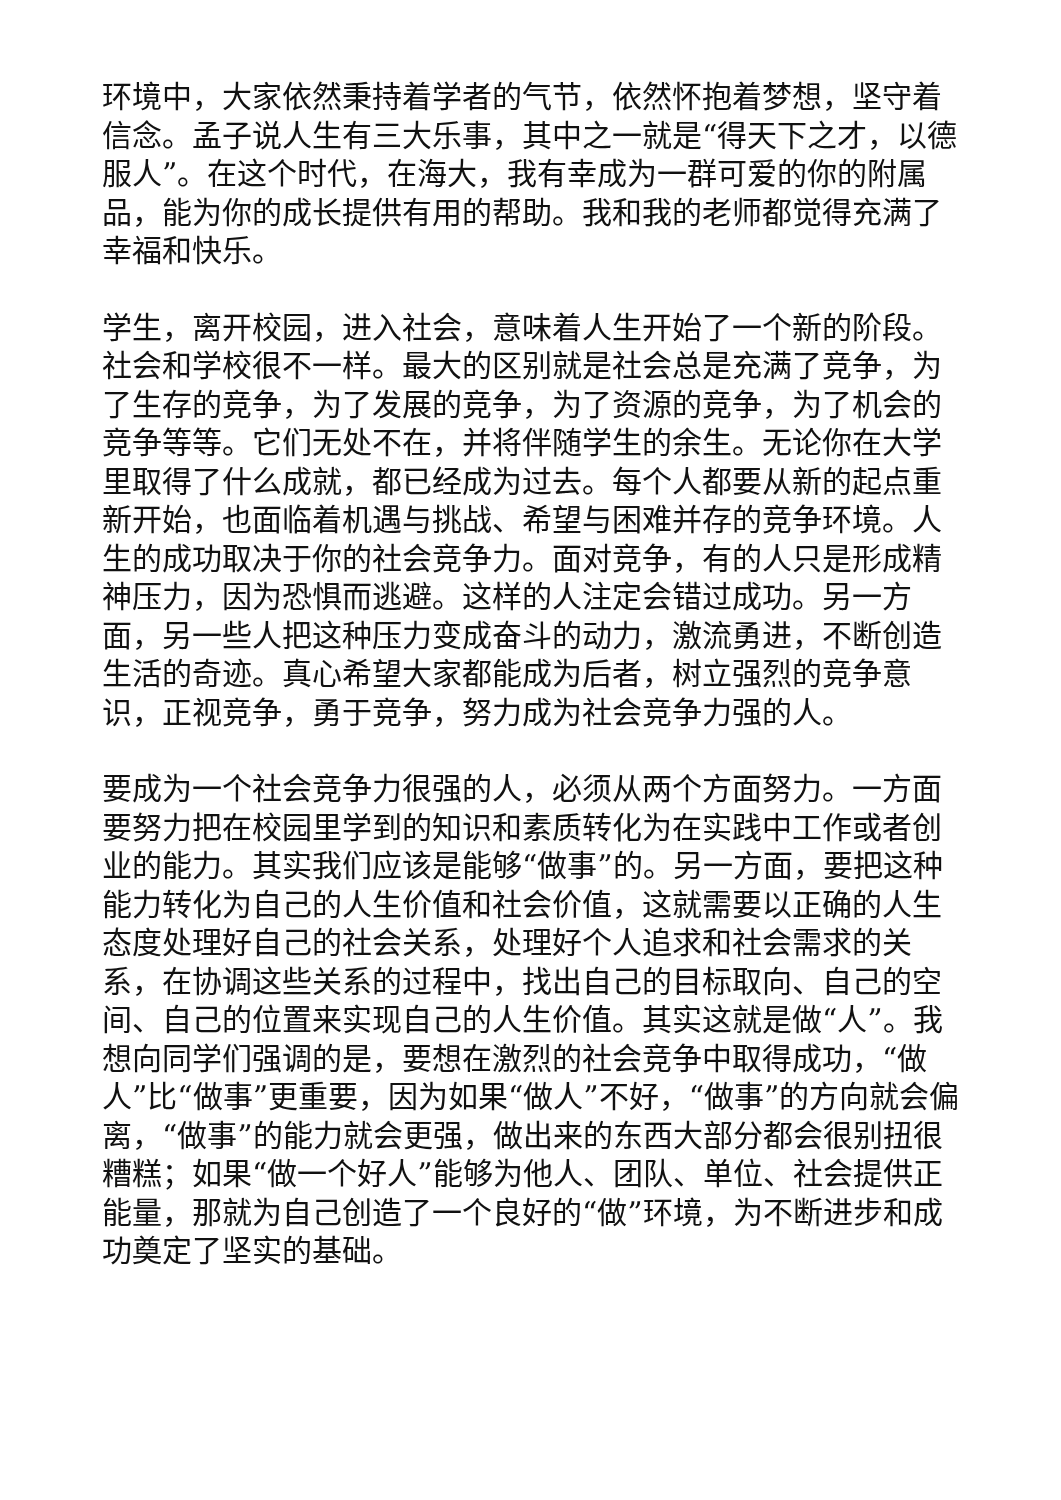环境中，大家依然秉持着学者的气节，依然怀抱着梦想，坚守着信念。孟子说人生有三大乐事，其中之一就是“得天下之才，以德服人”。在这个时代，在海大，我有幸成为一群可爱的你的附属品，能为你的成长提供有用的帮助。我和我的老师都觉得充满了幸福和快乐。
学生，离开校园，进入社会，意味着人生开始了一个新的阶段。社会和学校很不一样。最大的区别就是社会总是充满了竞争，为了生存的竞争，为了发展的竞争，为了资源的竞争，为了机会的竞争等等。它们无处不在，并将伴随学生的余生。无论你在大学里取得了什么成就，都已经成为过去。每个人都要从新的起点重新开始，也面临着机遇与挑战、希望与困难并存的竞争环境。人生的成功取决于你的社会竞争力。面对竞争，有的人只是形成精神压力，因为恐惧而逃避。这样的人注定会错过成功。另一方面，另一些人把这种压力变成奋斗的动力，激流勇进，不断创造生活的奇迹。真心希望大家都能成为后者，树立强烈的竞争意识，正视竞争，勇于竞争，努力成为社会竞争力强的人。
要成为一个社会竞争力很强的人，必须从两个方面努力。一方面要努力把在校园里学到的知识和素质转化为在实践中工作或者创业的能力。其实我们应该是能够“做事”的。另一方面，要把这种能力转化为自己的人生价值和社会价值，这就需要以正确的人生态度处理好自己的社会关系，处理好个人追求和社会需求的关系，在协调这些关系的过程中，找出自己的目标取向、自己的空间、自己的位置来实现自己的人生价值。其实这就是做“人”。我想向同学们强调的是，要想在激烈的社会竞争中取得成功，“做人”比“做事”更重要，因为如果“做人”不好，“做事”的方向就会偏离，“做事”的能力就会更强，做出来的东西大部分都会很别扭很糟糕；如果“做一个好人”能够为他人、团队、单位、社会提供正能量，那就为自己创造了一个良好的“做”环境，为不断进步和成功奠定了坚实的基础。